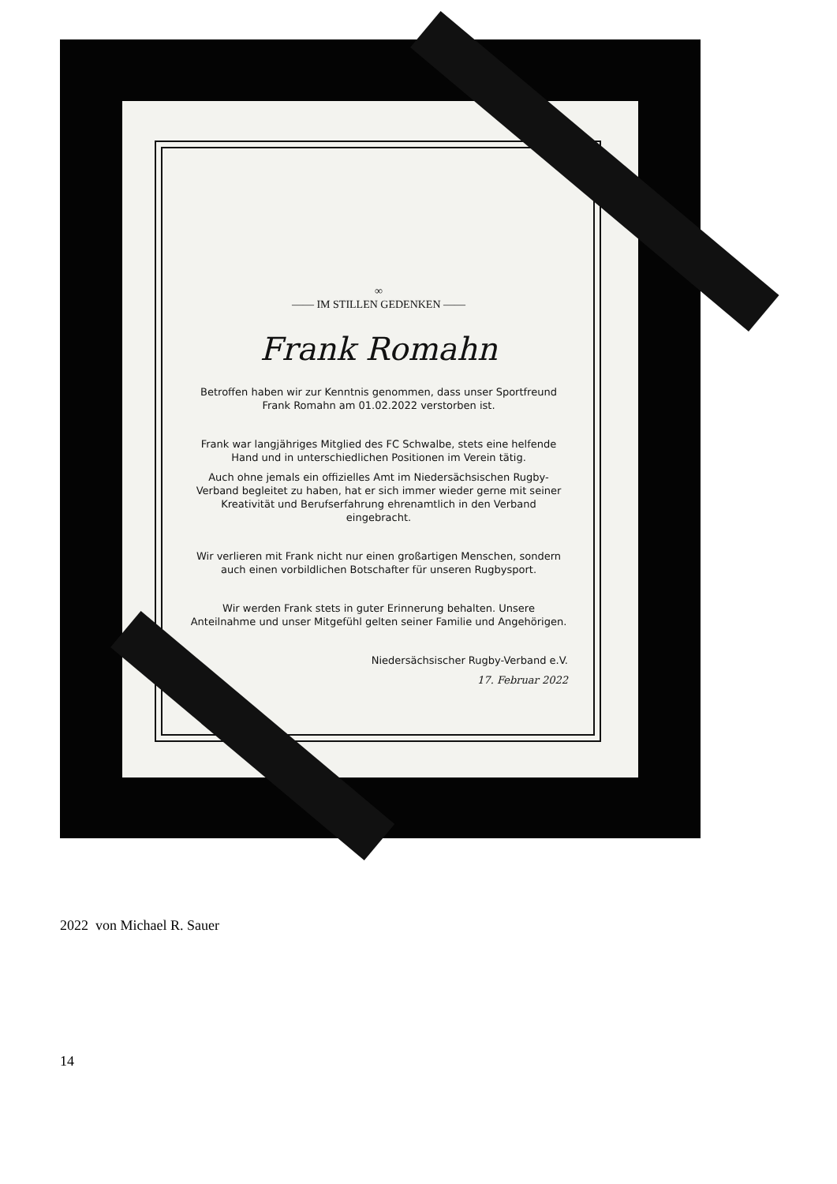∞
—— IM STILLEN GEDENKEN ——
Frank Romahn
Betroffen haben wir zur Kenntnis genommen, dass unser Sportfreund Frank Romahn am 01.02.2022 verstorben ist.
Frank war langjähriges Mitglied des FC Schwalbe, stets eine helfende Hand und in unterschiedlichen Positionen im Verein tätig.
Auch ohne jemals ein offizielles Amt im Niedersächsischen Rugby-Verband begleitet zu haben, hat er sich immer wieder gerne mit seiner Kreativität und Berufserfahrung ehrenamtlich in den Verband eingebracht.
Wir verlieren mit Frank nicht nur einen großartigen Menschen, sondern auch einen vorbildlichen Botschafter für unseren Rugbysport.
Wir werden Frank stets in guter Erinnerung behalten. Unsere Anteilnahme und unser Mitgefühl gelten seiner Familie und Angehörigen.
Niedersächsischer Rugby-Verband e.V.
17. Februar 2022
2022 von Michael R. Sauer
14